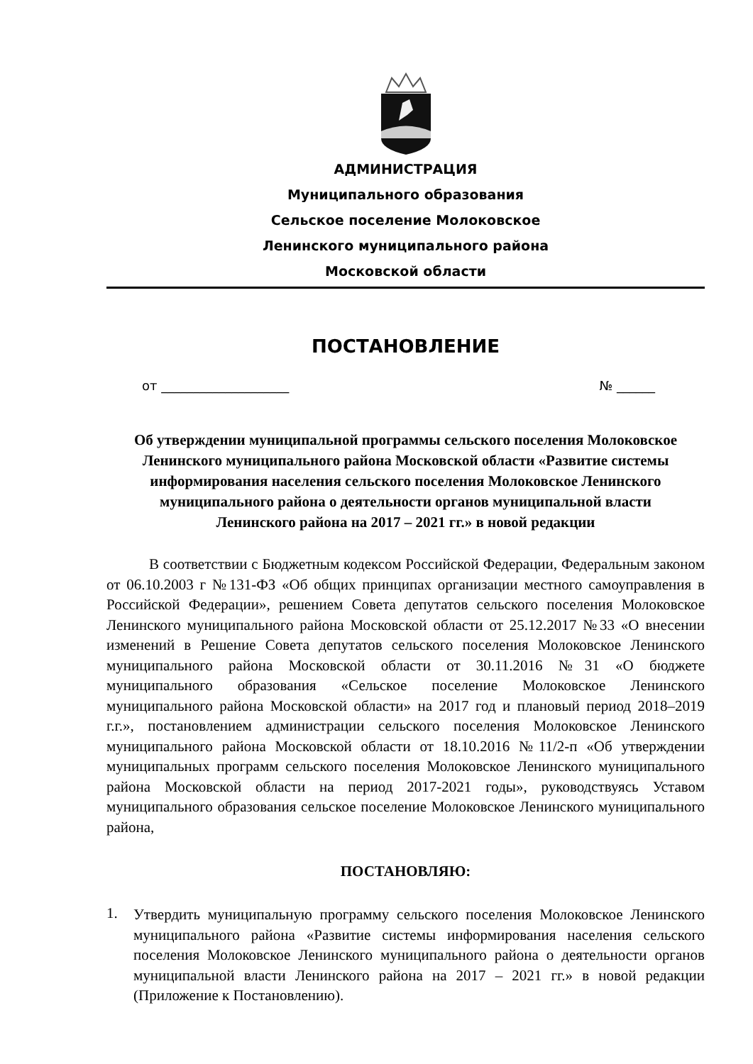АДМИНИСТРАЦИЯ
Муниципального образования
Сельское поселение Молоковское
Ленинского муниципального района
Московской области
ПОСТАНОВЛЕНИЕ
от ____________________ № ______
Об утверждении муниципальной программы сельского поселения Молоковское Ленинского муниципального района Московской области «Развитие системы информирования населения сельского поселения Молоковское Ленинского муниципального района о деятельности органов муниципальной власти Ленинского района на 2017 – 2021 гг.» в новой редакции
В соответствии с Бюджетным кодексом Российской Федерации, Федеральным законом от 06.10.2003 г №131-ФЗ «Об общих принципах организации местного самоуправления в Российской Федерации», решением Совета депутатов сельского поселения Молоковское Ленинского муниципального района Московской области от 25.12.2017 №33 «О внесении изменений в Решение Совета депутатов сельского поселения Молоковское Ленинского муниципального района Московской области от 30.11.2016 №31 «О бюджете муниципального образования «Сельское поселение Молоковское Ленинского муниципального района Московской области» на 2017 год и плановый период 2018–2019 г.г.», постановлением администрации сельского поселения Молоковское Ленинского муниципального района Московской области от 18.10.2016 №11/2-п «Об утверждении муниципальных программ сельского поселения Молоковское Ленинского муниципального района Московской области на период 2017-2021 годы», руководствуясь Уставом муниципального образования сельское поселение Молоковское Ленинского муниципального района,
ПОСТАНОВЛЯЮ:
1.
Утвердить муниципальную программу сельского поселения Молоковское Ленинского муниципального района «Развитие системы информирования населения сельского поселения Молоковское Ленинского муниципального района о деятельности органов муниципальной власти Ленинского района на 2017 – 2021 гг.» в новой редакции (Приложение к Постановлению).